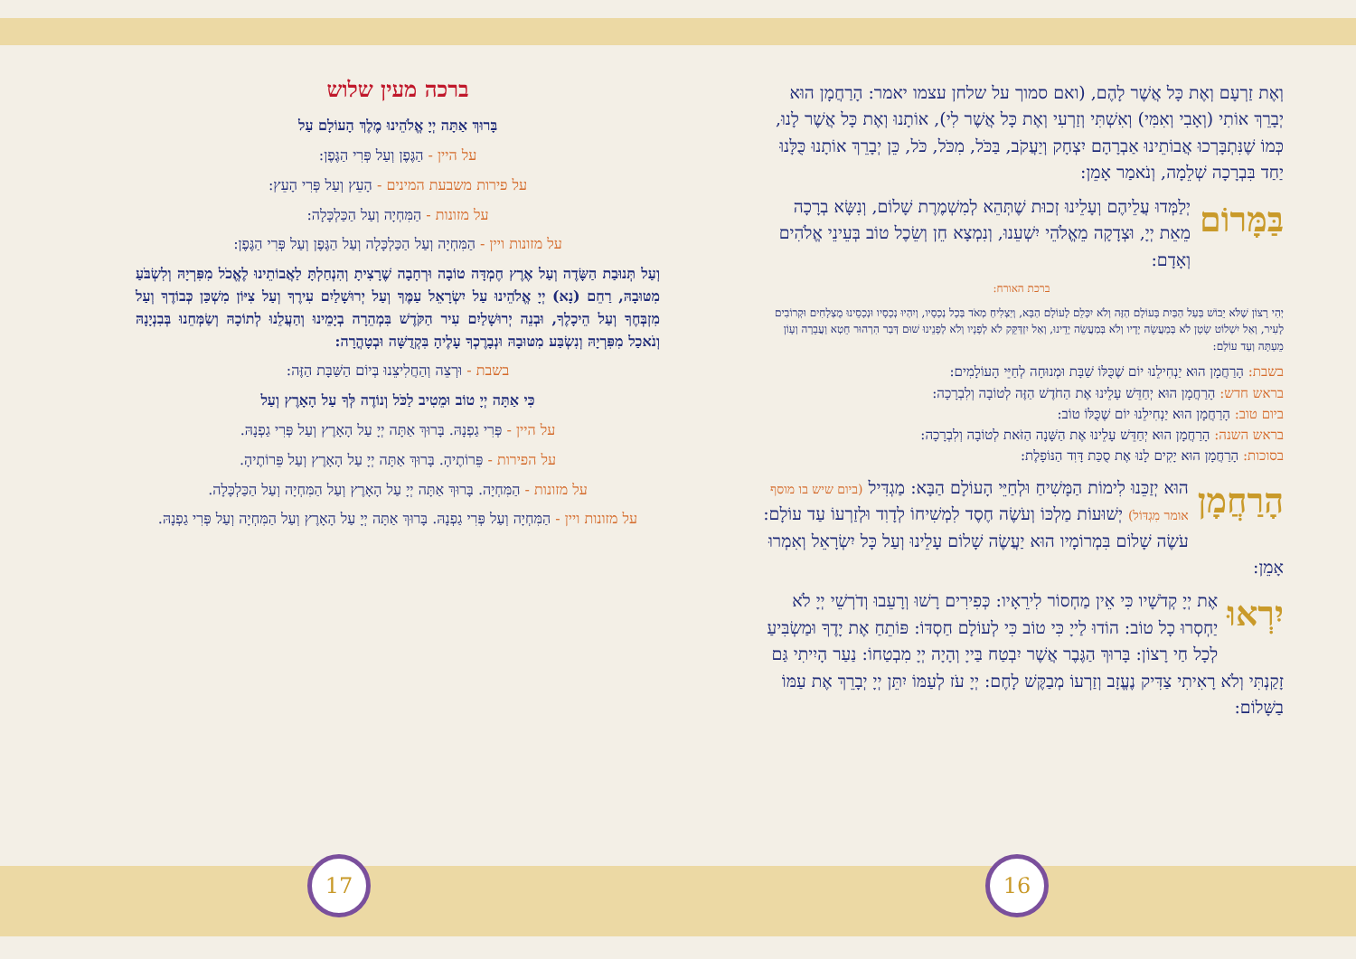וְאֶת זַרְעָם וְאֶת כָּל אֲשֶׁר לָהֶם, (ואם סמוך על שלחן עצמו יאמר: הָרַחֲמָן הוּא יְבָרֵךְ אוֹתִי (וְאָבִי וְאִמִּי) וְאִשְׁתִּי וְזַרְעִי וְאֶת כָּל אֲשֶׁר לִי), אוֹתָנוּ וְאֶת כָּל אֲשֶׁר לָנוּ, כְּמוֹ שֶׁנִּתְבָּרְכוּ אֲבוֹתֵינוּ אַבְרָהָם יִצְחָק וְיַעֲקֹב, בַּכֹּל, מִכֹּל, כֹּל, כֵּן יְבָרֵךְ אוֹתָנוּ כֻּלָּנוּ יַחַד בִּבְרָכָה שְׁלֵמָה, וְנֹאמַר אָמֵן:
בַּמָּרוֹם יְלַמְּדוּ עֲלֵיהֶם וְעָלֵינוּ זְכוּת שֶׁתְּהֵא לְמִשְׁמֶרֶת שָׁלוֹם, וְנִשָּׂא בְרָכָה מֵאֵת יְיָ, וּצְדָקָה מֵאֱלֹהֵי יִשְׁעֵנוּ, וְנִמְצָא חֵן וְשֵׂכֶל טוֹב בְּעֵינֵי אֱלֹהִים וְאָדָם:
ברכת האורח:
יְהִי רָצוֹן שֶׁלֹּא יֵבוֹשׁ בַּעַל הַבַּיִת בָּעוֹלָם הַזֶּה וְלֹא יִכָּלֵם לָעוֹלָם הַבָּא, וְיַצְלִיחַ מְאֹד בְּכָל נְכָסָיו, וְיִהְיוּ נְכָסָיו וּנְכָסֵינוּ מֻצְלָחִים וּקְרוֹבִים לָעִיר, וְאַל יִשְׁלוֹט שָׂטָן לֹא בְּמַעֲשֵׂה יָדָיו וְלֹא בְּמַעֲשֵׂה יָדֵינוּ, וְאַל יִזְדַּקֵּק לֹא לְפָנָיו וְלֹא לְפָנֵינוּ שׁוּם דְּבַר הִרְהוּר חֵטְא וַעֲבֵרָה וְעָוֹן מֵעַתָּה וְעַד עוֹלָם:
בשבת: הָרַחֲמָן הוּא יַנְחִילֵנוּ יוֹם שֶׁכֻּלּוֹ שַׁבָּת וּמְנוּחָה לְחַיֵּי הָעוֹלָמִים:
בראש חדש: הָרַחֲמָן הוּא יְחַדֵּשׁ עָלֵינוּ אֶת הַחֹדֶשׁ הַזֶּה לְטוֹבָה וְלִבְרָכָה:
ביום טוב: הָרַחֲמָן הוּא יַנְחִילֵנוּ יוֹם שֶׁכֻּלּוֹ טוֹב:
בראש השנה: הָרַחֲמָן הוּא יְחַדֵּשׁ עָלֵינוּ אֶת הַשָּׁנָה הַזֹּאת לְטוֹבָה וְלִבְרָכָה:
בסוכות: הָרַחֲמָן הוּא יָקִים לָנוּ אֶת סֻכַּת דָּוִד הַנּוֹפָלֶת:
הָרַחֲמָן הוּא יְזַכֵּנוּ לִימוֹת הַמָּשִׁיחַ וּלְחַיֵּי הָעוֹלָם הַבָּא: מַגְדִּיל (ביום שיש בו מוסף אומר מִגְדּוֹל) יְשׁוּעוֹת מַלְכּוֹ וְעֹשֶׂה חֶסֶד לִמְשִׁיחוֹ לְדָוִד וּלְזַרְעוֹ עַד עוֹלָם: עֹשֶׂה שָׁלוֹם בִּמְרוֹמָיו הוּא יַעֲשֶׂה שָׁלוֹם עָלֵינוּ וְעַל כָּל יִשְׂרָאֵל וְאִמְרוּ אָמֵן:
יִרְאוּ אֶת יְיָ קְדֹשָׁיו כִּי אֵין מַחְסוֹר לִירֵאָיו: כְּפִירִים רָשׁוּ וְרָעֵבוּ וְדֹרְשֵׁי יְיָ לֹא יַחְסְרוּ כָל טוֹב: הוֹדוּ לַייָ כִּי טוֹב כִּי לְעוֹלָם חַסְדּוֹ: פּוֹתֵחַ אֶת יָדֶךָ וּמַשְׂבִּיעַ לְכָל חַי רָצוֹן: בָּרוּךְ הַגֶּבֶר אֲשֶׁר יִבְטַח בַּייָ וְהָיָה יְיָ מִבְטַחוֹ: נַעַר הָיִיתִי גַּם זָקַנְתִּי וְלֹא רָאִיתִי צַדִּיק נֶעֱזָב וְזַרְעוֹ מְבַקֶּשׁ לָחֶם: יְיָ עֹז לְעַמּוֹ יִתֵּן יְיָ יְבָרֵךְ אֶת עַמּוֹ בַשָּׁלוֹם:
ברכה מעין שלוש
בָּרוּךְ אַתָּה יְיָ אֱלֹהֵינוּ מֶלֶךְ הָעוֹלָם עַל
על היין - הַגֶּפֶן וְעַל פְּרִי הַגֶּפֶן:
על פירות משבעת המינים - הָעֵץ וְעַל פְּרִי הָעֵץ:
על מזונות - הַמִּחְיָה וְעַל הַכַּלְכָּלָה:
על מזונות ויין - הַמִּחְיָה וְעַל הַכַּלְכָּלָה וְעַל הַגֶּפֶן וְעַל פְּרִי הַגֶּפֶן:
וְעַל תְּנוּבַת הַשָּׂדֶה וְעַל אֶרֶץ חֶמְדָּה טוֹבָה וּרְחָבָה שֶׁרָצִיתָ וְהִנְחַלְתָּ לַאֲבוֹתֵינוּ לֶאֱכֹל מִפִּרְיָהּ וְלִשְׂבֹּעַ מִטּוּבָהּ, רַחֵם (נָא) יְיָ אֱלֹהֵינוּ עַל יִשְׂרָאֵל עַמֶּךָ וְעַל יְרוּשָׁלַיִם עִירֶךָ וְעַל צִיּוֹן מִשְׁכַּן כְּבוֹדֶךָ וְעַל מִזְבְּחֶךָ וְעַל הֵיכָלֶךָ, וּבְנֵה יְרוּשָׁלַיִם עִיר הַקֹּדֶשׁ בִּמְהֵרָה בְיָמֵינוּ וְהַעֲלֵנוּ לְתוֹכָהּ וְשַׂמְּחֵנוּ בְּבִנְיָנָהּ וְנֹאכַל מִפִּרְיָהּ וְנִשְׂבַּע מִטּוּבָהּ וּנְבָרֶכְךָ עָלֶיהָ בִּקְדֻשָּׁה וּבְטָהֳרָה:
בשבת - וּרְצֵה וְהַחֲלִיצֵנוּ בְּיוֹם הַשַּׁבָּת הַזֶּה:
כִּי אַתָּה יְיָ טוֹב וּמֵטִיב לַכֹּל וְנוֹדֶה לְּךָ עַל הָאָרֶץ וְעַל
על היין - פְּרִי גַפְנָהּ. בָּרוּךְ אַתָּה יְיָ עַל הָאָרֶץ וְעַל פְּרִי גַפְנָהּ.
על הפירות - פֵּרוֹתֶיהָ. בָּרוּךְ אַתָּה יְיָ עַל הָאָרֶץ וְעַל פֵּרוֹתֶיהָ.
על מזונות - הַמִּחְיָה. בָּרוּךְ אַתָּה יְיָ עַל הָאָרֶץ וְעַל הַמִּחְיָה וְעַל הַכַּלְכָּלָה.
על מזונות ויין - הַמִּחְיָה וְעַל פְּרִי גַפְנָהּ. בָּרוּךְ אַתָּה יְיָ עַל הָאָרֶץ וְעַל הַמִּחְיָה וְעַל פְּרִי גַפְנָהּ.
17 16